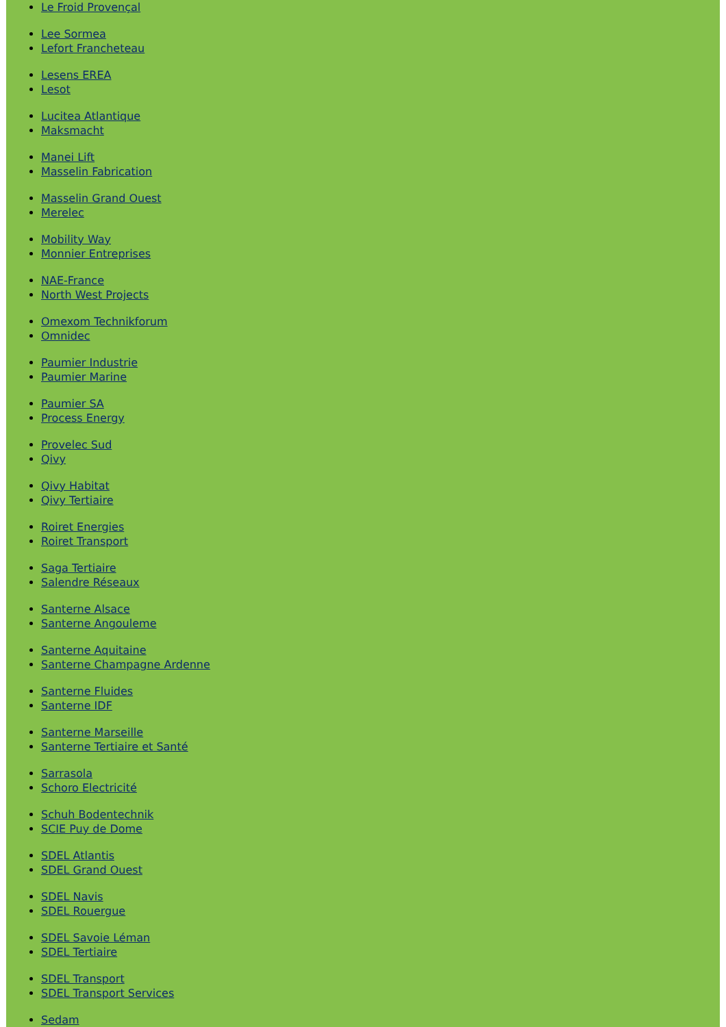Le Froid Provençal
Lee Sormea
Lefort Francheteau
Lesens EREA
Lesot
Lucitea Atlantique
Maksmacht
Manei Lift
Masselin Fabrication
Masselin Grand Ouest
Merelec
Mobility Way
Monnier Entreprises
NAE-France
North West Projects
Omexom Technikforum
Omnidec
Paumier Industrie
Paumier Marine
Paumier SA
Process Energy
Provelec Sud
Qivy
Qivy Habitat
Qivy Tertiaire
Roiret Energies
Roiret Transport
Saga Tertiaire
Salendre Réseaux
Santerne Alsace
Santerne Angouleme
Santerne Aquitaine
Santerne Champagne Ardenne
Santerne Fluides
Santerne IDF
Santerne Marseille
Santerne Tertiaire et Santé
Sarrasola
Schoro Electricité
Schuh Bodentechnik
SCIE Puy de Dome
SDEL Atlantis
SDEL Grand Ouest
SDEL Navis
SDEL Rouergue
SDEL Savoie Léman
SDEL Tertiaire
SDEL Transport
SDEL Transport Services
Sedam